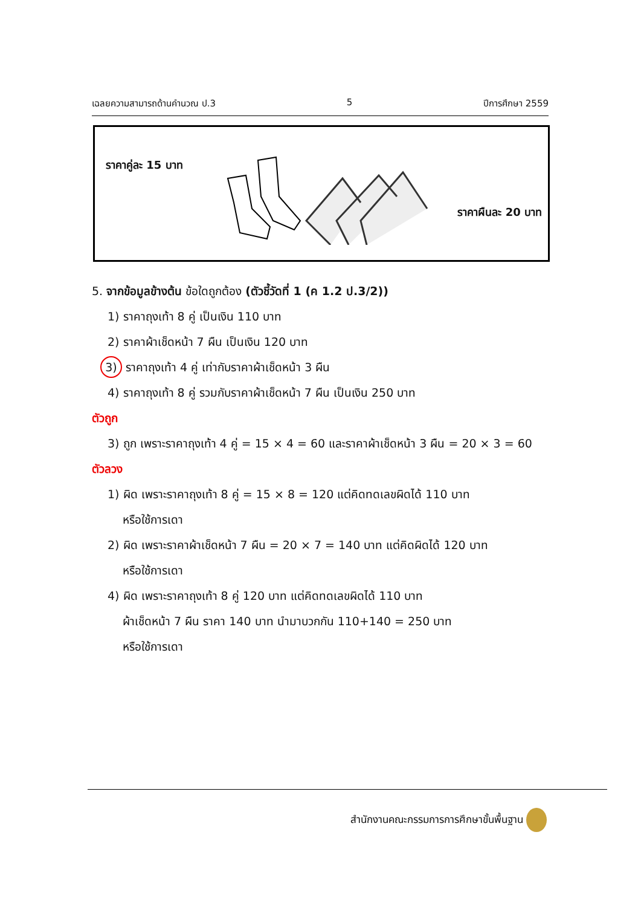เฉลยความสามารถด้านคำนวณ ป.3 5 ปีการศึกษา 2559
ราคาคู่ละ 15 บาท
ราคาผืนละ 20 บาท
5. จากข้อมูลข้างต้น ข้อใดถูกต้อง (ตัวชี้วัดที่ 1 (ค 1.2 ป.3/2))
1) ราคาถุงเท้า 8 คู่ เป็นเงิน 110 บาท
2) ราคาผ้าเช็ดหน้า 7 ผืน เป็นเงิน 120 บาท
3) ราคาถุงเท้า 4 คู่ เท่ากับราคาผ้าเช็ดหน้า 3 ผืน
4) ราคาถุงเท้า 8 คู่ รวมกับราคาผ้าเช็ดหน้า 7 ผืน เป็นเงิน 250 บาท
ตัวถูก
3) ถูก เพราะราคาถุงเท้า 4 คู่ = 15 × 4 = 60 และราคาผ้าเช็ดหน้า 3 ผืน = 20 × 3 = 60
ตัวลวง
1) ผิด เพราะราคาถุงเท้า 8 คู่ = 15 × 8 = 120 แต่คิดทดเลขผิดได้ 110 บาท
หรือใช้การเดา
2) ผิด เพราะราคาผ้าเช็ดหน้า 7 ผืน = 20 × 7 = 140 บาท แต่คิดผิดได้ 120 บาท
หรือใช้การเดา
4) ผิด เพราะราคาถุงเท้า 8 คู่ 120 บาท แต่คิดทดเลขผิดได้ 110 บาท
ผ้าเช็ดหน้า 7 ผืน ราคา 140 บาท นำมาบวกกัน 110+140 = 250 บาท
หรือใช้การเดา
สำนักงานคณะกรรมการการศึกษาขั้นพื้นฐาน